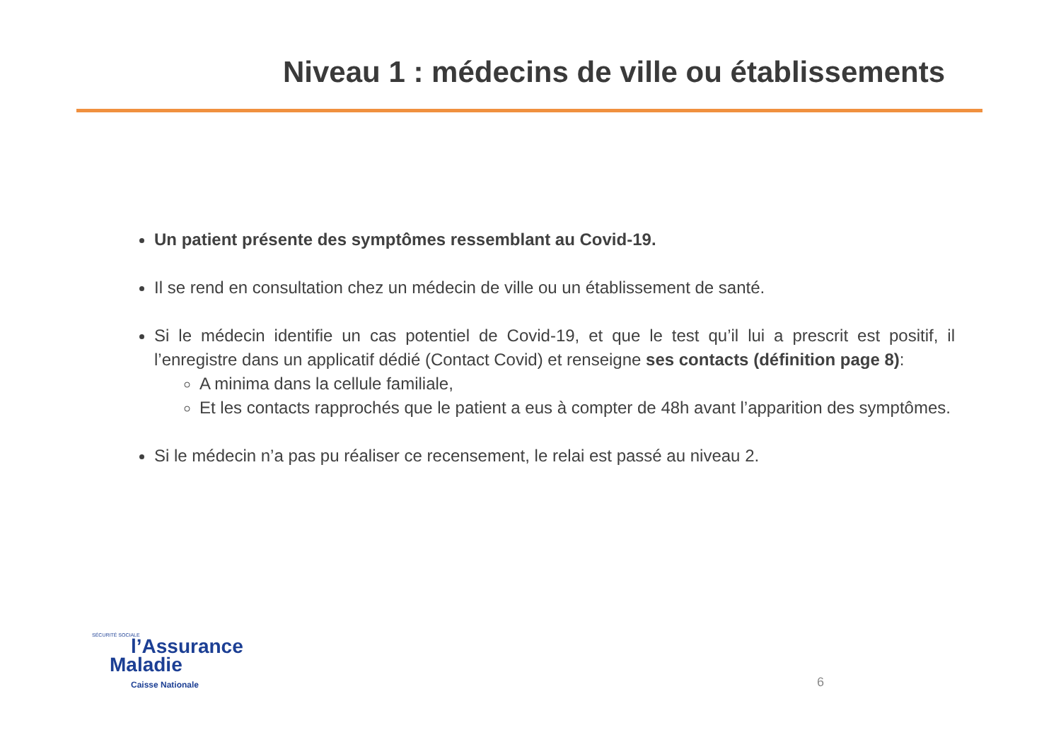Niveau 1 : médecins de ville ou établissements
Un patient présente des symptômes ressemblant au Covid-19.
Il se rend en consultation chez un médecin de ville ou un établissement de santé.
Si le médecin identifie un cas potentiel de Covid-19, et que le test qu’il lui a prescrit est positif, il l’enregistre dans un applicatif dédié (Contact Covid) et renseigne ses contacts (définition page 8):
A minima dans la cellule familiale,
Et les contacts rapprochés que le patient a eus à compter de 48h avant l’apparition des symptômes.
Si le médecin n’a pas pu réaliser ce recensement, le relai est passé au niveau 2.
SÉCURITÉ SOCIALE
l’Assurance
Maladie
Caisse Nationale
6